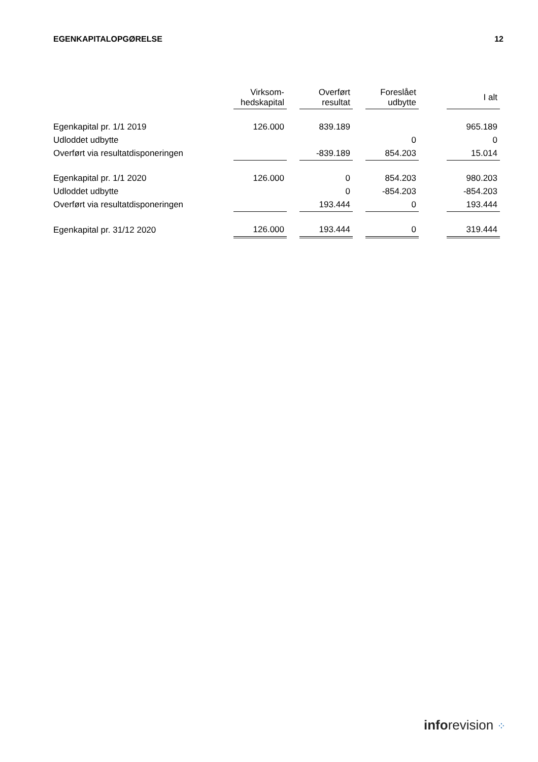EGENKAPITALOPGØRELSE 12
| | Virksom- hedskapital | | Overført resultat | | Foreslået udbytte | | I alt |
| --- | --- | --- | --- | --- | --- | --- | --- |
| Egenkapital pr. 1/1 2019 | 126.000 | | 839.189 | | | | 965.189 |
| Udloddet udbytte | | | | | 0 | | 0 |
| Overført via resultatdisponeringen | | | -839.189 | | 854.203 | | 15.014 |
| Egenkapital pr. 1/1 2020 | 126.000 | | 0 | | 854.203 | | 980.203 |
| Udloddet udbytte | | | 0 | | -854.203 | | -854.203 |
| Overført via resultatdisponeringen | | | 193.444 | | 0 | | 193.444 |
| Egenkapital pr. 31/12 2020 | 126.000 | | 193.444 | | 0 | | 319.444 |
inforevision ⁘